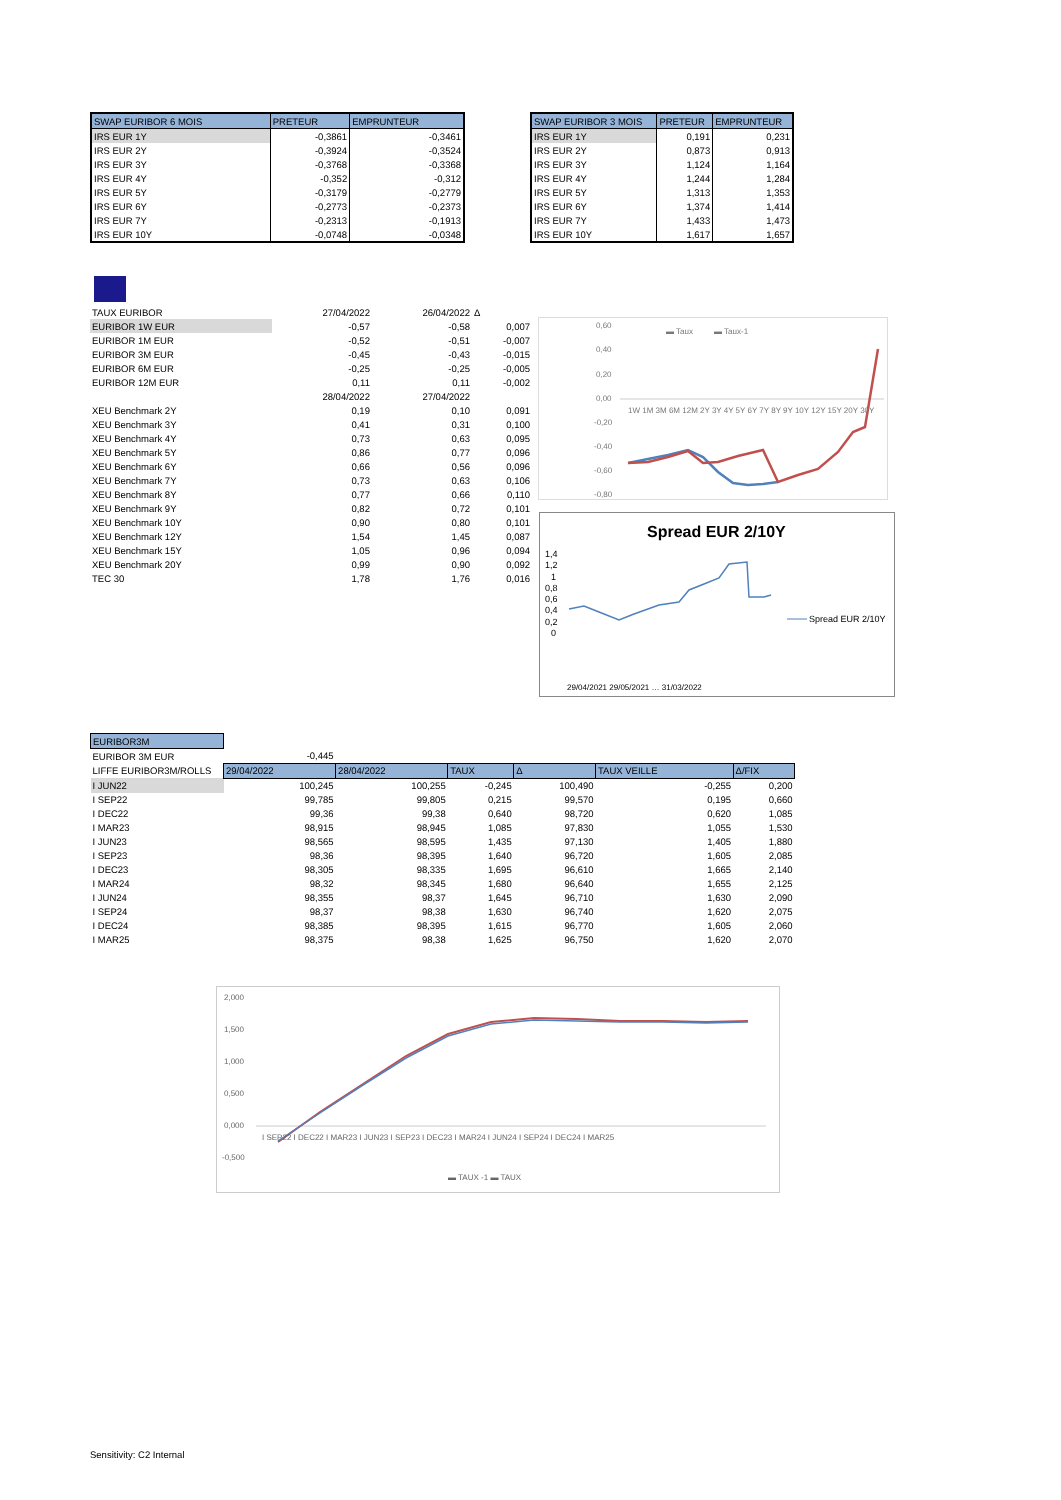| SWAP EURIBOR 6 MOIS | PRETEUR | EMPRUNTEUR |
| --- | --- | --- |
| IRS EUR 1Y | -0,3861 | -0,3461 |
| IRS EUR 2Y | -0,3924 | -0,3524 |
| IRS EUR 3Y | -0,3768 | -0,3368 |
| IRS EUR 4Y | -0,352 | -0,312 |
| IRS EUR 5Y | -0,3179 | -0,2779 |
| IRS EUR 6Y | -0,2773 | -0,2373 |
| IRS EUR 7Y | -0,2313 | -0,1913 |
| IRS EUR 10Y | -0,0748 | -0,0348 |
| SWAP EURIBOR 3 MOIS | PRETEUR | EMPRUNTEUR |
| --- | --- | --- |
| IRS EUR 1Y | 0,191 | 0,231 |
| IRS EUR 2Y | 0,873 | 0,913 |
| IRS EUR 3Y | 1,124 | 1,164 |
| IRS EUR 4Y | 1,244 | 1,284 |
| IRS EUR 5Y | 1,313 | 1,353 |
| IRS EUR 6Y | 1,374 | 1,414 |
| IRS EUR 7Y | 1,433 | 1,473 |
| IRS EUR 10Y | 1,617 | 1,657 |
| TAUX EURIBOR | 27/04/2022 | 26/04/2022 | Δ |
| EURIBOR 1W EUR | -0,57 | -0,58 | 0,007 |
| EURIBOR 1M EUR | -0,52 | -0,51 | -0,007 |
| EURIBOR 3M EUR | -0,45 | -0,43 | -0,015 |
| EURIBOR 6M EUR | -0,25 | -0,25 | -0,005 |
| EURIBOR 12M EUR | 0,11 | 0,11 | -0,002 |
| | 28/04/2022 | 27/04/2022 | |
| XEU Benchmark 2Y | 0,19 | 0,10 | 0,091 |
| XEU Benchmark 3Y | 0,41 | 0,31 | 0,100 |
| XEU Benchmark 4Y | 0,73 | 0,63 | 0,095 |
| XEU Benchmark 5Y | 0,86 | 0,77 | 0,096 |
| XEU Benchmark 6Y | 0,66 | 0,56 | 0,096 |
| XEU Benchmark 7Y | 0,73 | 0,63 | 0,106 |
| XEU Benchmark 8Y | 0,77 | 0,66 | 0,110 |
| XEU Benchmark 9Y | 0,82 | 0,72 | 0,101 |
| XEU Benchmark 10Y | 0,90 | 0,80 | 0,101 |
| XEU Benchmark 12Y | 1,54 | 1,45 | 0,087 |
| XEU Benchmark 15Y | 1,05 | 0,96 | 0,094 |
| XEU Benchmark 20Y | 0,99 | 0,90 | 0,092 |
| TEC 30 | 1,78 | 1,76 | 0,016 |
0,60
0,40
0,20
0,00
-0,20
-0,40
-0,60
-0,80
▬ Taux
▬ Taux-1
1W 1M 3M 6M 12M 2Y 3Y 4Y 5Y 6Y 7Y 8Y 9Y 10Y 12Y 15Y 20Y 30Y
Spread EUR 2/10Y
1,4
1,2
1
0,8
0,6
0,4
0,2
0
Spread EUR 2/10Y
29/04/2021 29/05/2021 … 31/03/2022
| EURIBOR3M | | | | | | |
| EURIBOR 3M EUR | -0,445 | | | | | |
| LIFFE EURIBOR3M/ROLLS | 29/04/2022 | 28/04/2022 | TAUX | Δ | TAUX VEILLE | Δ/FIX |
| I JUN22 | 100,245 | 100,255 | -0,245 | 100,490 | -0,255 | 0,200 |
| I SEP22 | 99,785 | 99,805 | 0,215 | 99,570 | 0,195 | 0,660 |
| I DEC22 | 99,36 | 99,38 | 0,640 | 98,720 | 0,620 | 1,085 |
| I MAR23 | 98,915 | 98,945 | 1,085 | 97,830 | 1,055 | 1,530 |
| I JUN23 | 98,565 | 98,595 | 1,435 | 97,130 | 1,405 | 1,880 |
| I SEP23 | 98,36 | 98,395 | 1,640 | 96,720 | 1,605 | 2,085 |
| I DEC23 | 98,305 | 98,335 | 1,695 | 96,610 | 1,665 | 2,140 |
| I MAR24 | 98,32 | 98,345 | 1,680 | 96,640 | 1,655 | 2,125 |
| I JUN24 | 98,355 | 98,37 | 1,645 | 96,710 | 1,630 | 2,090 |
| I SEP24 | 98,37 | 98,38 | 1,630 | 96,740 | 1,620 | 2,075 |
| I DEC24 | 98,385 | 98,395 | 1,615 | 96,770 | 1,605 | 2,060 |
| I MAR25 | 98,375 | 98,38 | 1,625 | 96,750 | 1,620 | 2,070 |
2,000
1,500
1,000
0,500
0,000
-0,500
I SEP22 I DEC22 I MAR23 I JUN23 I SEP23 I DEC23 I MAR24 I JUN24 I SEP24 I DEC24 I MAR25
▬ TAUX -1 ▬ TAUX
Sensitivity: C2 Internal